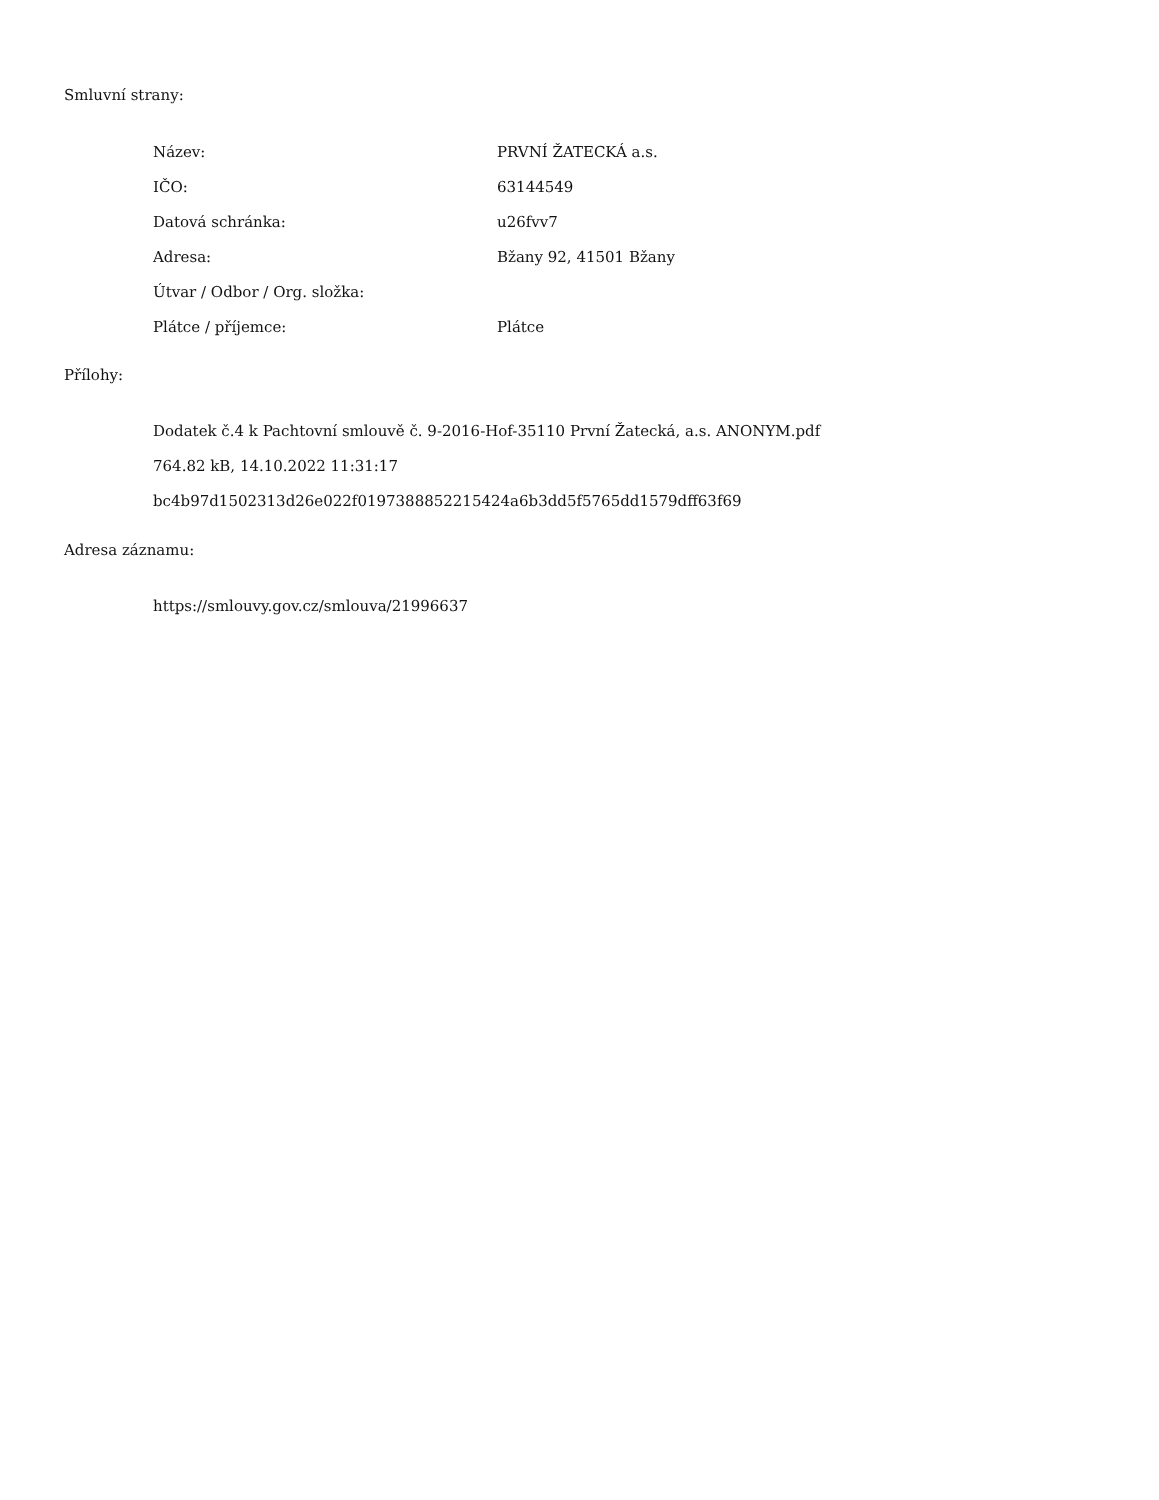Smluvní strany:
| Název: | PRVNÍ ŽATECKÁ a.s. |
| IČO: | 63144549 |
| Datová schránka: | u26fvv7 |
| Adresa: | Bžany 92, 41501 Bžany |
| Útvar / Odbor / Org. složka: | |
| Plátce / příjemce: | Plátce |
Přílohy:
Dodatek č.4 k Pachtovní smlouvě č. 9-2016-Hof-35110 První Žatecká, a.s. ANONYM.pdf
764.82 kB, 14.10.2022 11:31:17
bc4b97d1502313d26e022f0197388852215424a6b3dd5f5765dd1579dff63f69
Adresa záznamu:
https://smlouvy.gov.cz/smlouva/21996637